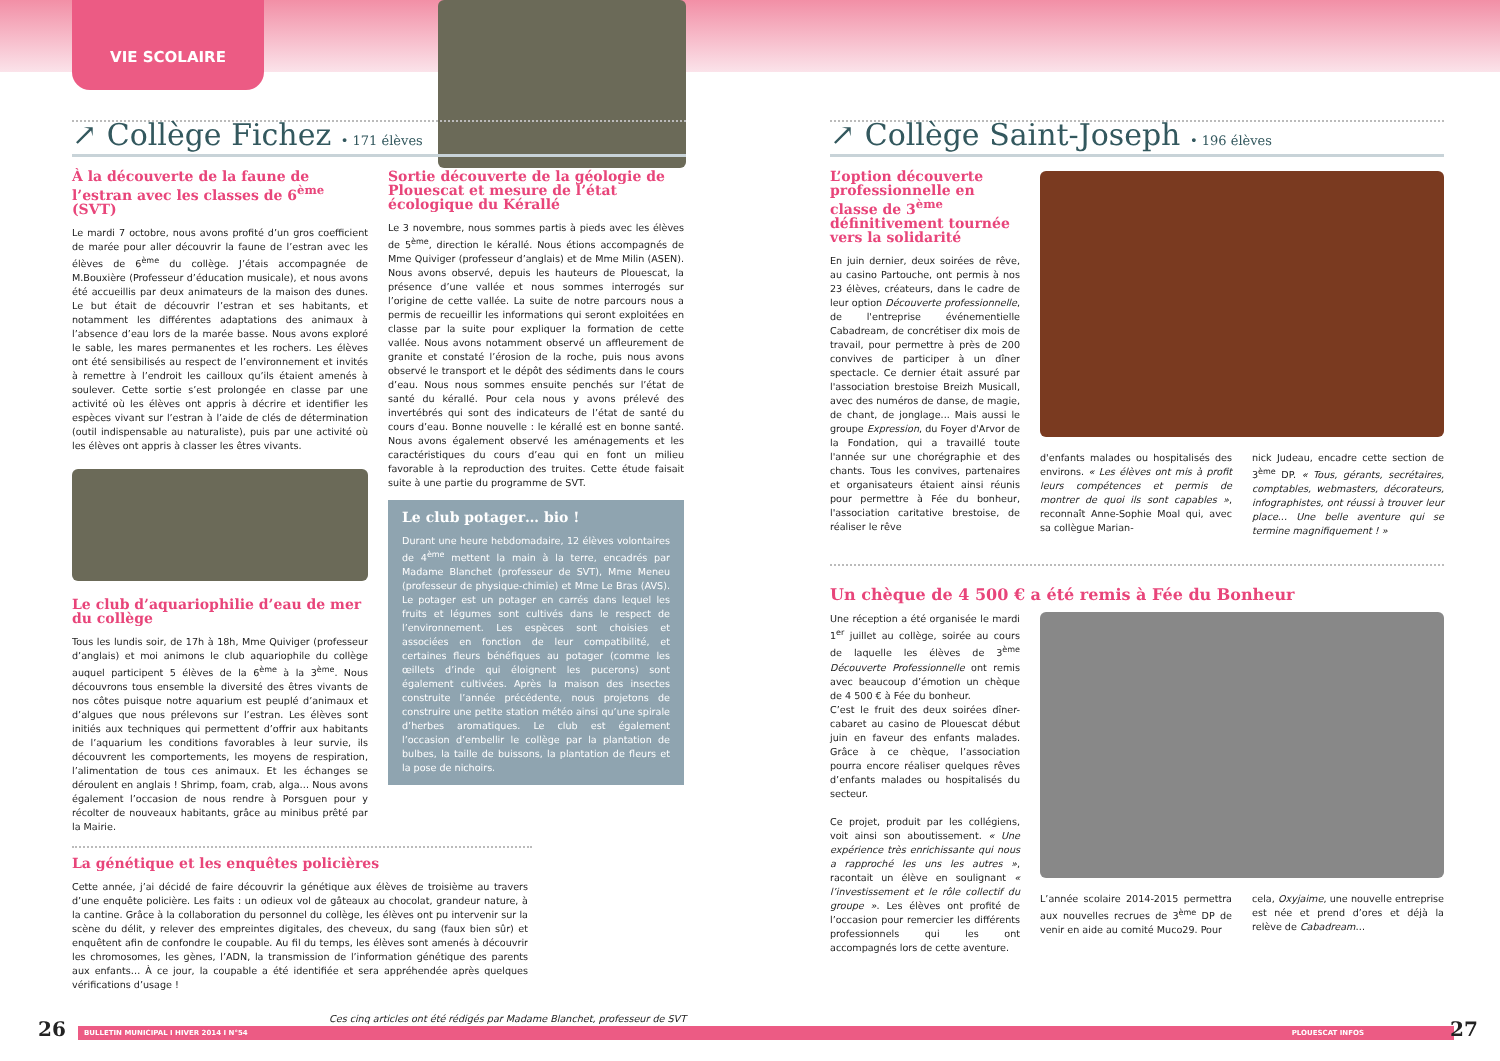VIE SCOLAIRE
↗ Collège Fichez • 171 élèves
À la découverte de la faune de l’estran avec les classes de 6<sup>ème</sup> (SVT)
Le mardi 7 octobre, nous avons profité d’un gros coefficient de marée pour aller découvrir la faune de l’estran avec les élèves de 6<sup>ème</sup> du collège. J’étais accompagnée de M.Bouxière (Professeur d’éducation musicale), et nous avons été accueillis par deux animateurs de la maison des dunes. Le but était de découvrir l’estran et ses habitants, et notamment les différentes adaptations des animaux à l’absence d’eau lors de la marée basse. Nous avons exploré le sable, les mares permanentes et les rochers. Les élèves ont été sensibilisés au respect de l’environnement et invités à remettre à l’endroit les cailloux qu’ils étaient amenés à soulever. Cette sortie s’est prolongée en classe par une activité où les élèves ont appris à décrire et identifier les espèces vivant sur l’estran à l’aide de clés de détermination (outil indispensable au naturaliste), puis par une activité où les élèves ont appris à classer les êtres vivants.
Le club d’aquariophilie d’eau de mer du collège
Tous les lundis soir, de 17h à 18h, Mme Quiviger (professeur d’anglais) et moi animons le club aquariophile du collège auquel participent 5 élèves de la 6<sup>ème</sup> à la 3<sup>ème</sup>. Nous découvrons tous ensemble la diversité des êtres vivants de nos côtes puisque notre aquarium est peuplé d’animaux et d’algues que nous prélevons sur l’estran. Les élèves sont initiés aux techniques qui permettent d’offrir aux habitants de l’aquarium les conditions favorables à leur survie, ils découvrent les comportements, les moyens de respiration, l’alimentation de tous ces animaux. Et les échanges se déroulent en anglais ! Shrimp, foam, crab, alga… Nous avons également l’occasion de nous rendre à Porsguen pour y récolter de nouveaux habitants, grâce au minibus prêté par la Mairie.
Sortie découverte de la géologie de Plouescat et mesure de l’état écologique du Kérallé
Le 3 novembre, nous sommes partis à pieds avec les élèves de 5<sup>ème</sup>, direction le kérallé. Nous étions accompagnés de Mme Quiviger (professeur d’anglais) et de Mme Milin (ASEN). Nous avons observé, depuis les hauteurs de Plouescat, la présence d’une vallée et nous sommes interrogés sur l’origine de cette vallée. La suite de notre parcours nous a permis de recueillir les informations qui seront exploitées en classe par la suite pour expliquer la formation de cette vallée. Nous avons notamment observé un affleurement de granite et constaté l’érosion de la roche, puis nous avons observé le transport et le dépôt des sédiments dans le cours d’eau. Nous nous sommes ensuite penchés sur l’état de santé du kérallé. Pour cela nous y avons prélevé des invertébrés qui sont des indicateurs de l’état de santé du cours d’eau. Bonne nouvelle : le kérallé est en bonne santé. Nous avons également observé les aménagements et les caractéristiques du cours d’eau qui en font un milieu favorable à la reproduction des truites. Cette étude faisait suite à une partie du programme de SVT.
Le club potager… bio !
Durant une heure hebdomadaire, 12 élèves volontaires de 4<sup>ème</sup> mettent la main à la terre, encadrés par Madame Blanchet (professeur de SVT), Mme Meneu (professeur de physique-chimie) et Mme Le Bras (AVS). Le potager est un potager en carrés dans lequel les fruits et légumes sont cultivés dans le respect de l’environnement. Les espèces sont choisies et associées en fonction de leur compatibilité, et certaines fleurs bénéfiques au potager (comme les œillets d’inde qui éloignent les pucerons) sont également cultivées. Après la maison des insectes construite l’année précédente, nous projetons de construire une petite station météo ainsi qu’une spirale d’herbes aromatiques. Le club est également l’occasion d’embellir le collège par la plantation de bulbes, la taille de buissons, la plantation de fleurs et la pose de nichoirs.
La génétique et les enquêtes policières
Cette année, j’ai décidé de faire découvrir la génétique aux élèves de troisième au travers d’une enquête policière. Les faits : un odieux vol de gâteaux au chocolat, grandeur nature, à la cantine. Grâce à la collaboration du personnel du collège, les élèves ont pu intervenir sur la scène du délit, y relever des empreintes digitales, des cheveux, du sang (faux bien sûr) et enquêtent afin de confondre le coupable. Au fil du temps, les élèves sont amenés à découvrir les chromosomes, les gènes, l’ADN, la transmission de l’information génétique des parents aux enfants… À ce jour, la coupable a été identifiée et sera appréhendée après quelques vérifications d’usage !
Ces cinq articles ont été rédigés par Madame Blanchet, professeur de SVT
↗ Collège Saint-Joseph • 196 élèves
L’option découverte professionnelle en classe de 3<sup>ème</sup> définitivement tournée vers la solidarité
En juin dernier, deux soirées de rêve, au casino Partouche, ont permis à nos 23 élèves, créateurs, dans le cadre de leur option Découverte professionnelle, de l'entreprise événementielle Cabadream, de concrétiser dix mois de travail, pour permettre à près de 200 convives de participer à un dîner spectacle. Ce dernier était assuré par l'association brestoise Breizh Musicall, avec des numéros de danse, de magie, de chant, de jonglage... Mais aussi le groupe Expression, du Foyer d'Arvor de la Fondation, qui a travaillé toute l'année sur une chorégraphie et des chants. Tous les convives, partenaires et organisateurs étaient ainsi réunis pour permettre à Fée du bonheur, l'association caritative brestoise, de réaliser le rêve
d'enfants malades ou hospitalisés des environs. « Les élèves ont mis à profit leurs compétences et permis de montrer de quoi ils sont capables », reconnaît Anne-Sophie Moal qui, avec sa collègue Marian-
nick Judeau, encadre cette section de 3<sup>ème</sup> DP. « Tous, gérants, secrétaires, comptables, webmasters, décorateurs, infographistes, ont réussi à trouver leur place... Une belle aventure qui se termine magnifiquement ! »
Un chèque de 4 500 € a été remis à Fée du Bonheur
Une réception a été organisée le mardi 1<sup>er</sup> juillet au collège, soirée au cours de laquelle les élèves de 3<sup>ème</sup> Découverte Professionnelle ont remis avec beaucoup d’émotion un chèque de 4 500 € à Fée du bonheur.
C’est le fruit des deux soirées dîner-cabaret au casino de Plouescat début juin en faveur des enfants malades. Grâce à ce chèque, l’association pourra encore réaliser quelques rêves d’enfants malades ou hospitalisés du secteur.
Ce projet, produit par les collégiens, voit ainsi son aboutissement. « Une expérience très enrichissante qui nous a rapproché les uns les autres », racontait un élève en soulignant « l’investissement et le rôle collectif du groupe ». Les élèves ont profité de l’occasion pour remercier les différents professionnels qui les ont accompagnés lors de cette aventure.
L’année scolaire 2014-2015 permettra aux nouvelles recrues de 3<sup>ème</sup> DP de venir en aide au comité Muco29. Pour
cela, Oxyjaime, une nouvelle entreprise est née et prend d’ores et déjà la relève de Cabadream…
26 BULLETIN MUNICIPAL I HIVER 2014 I N°54 PLOUESCAT INFOS 27